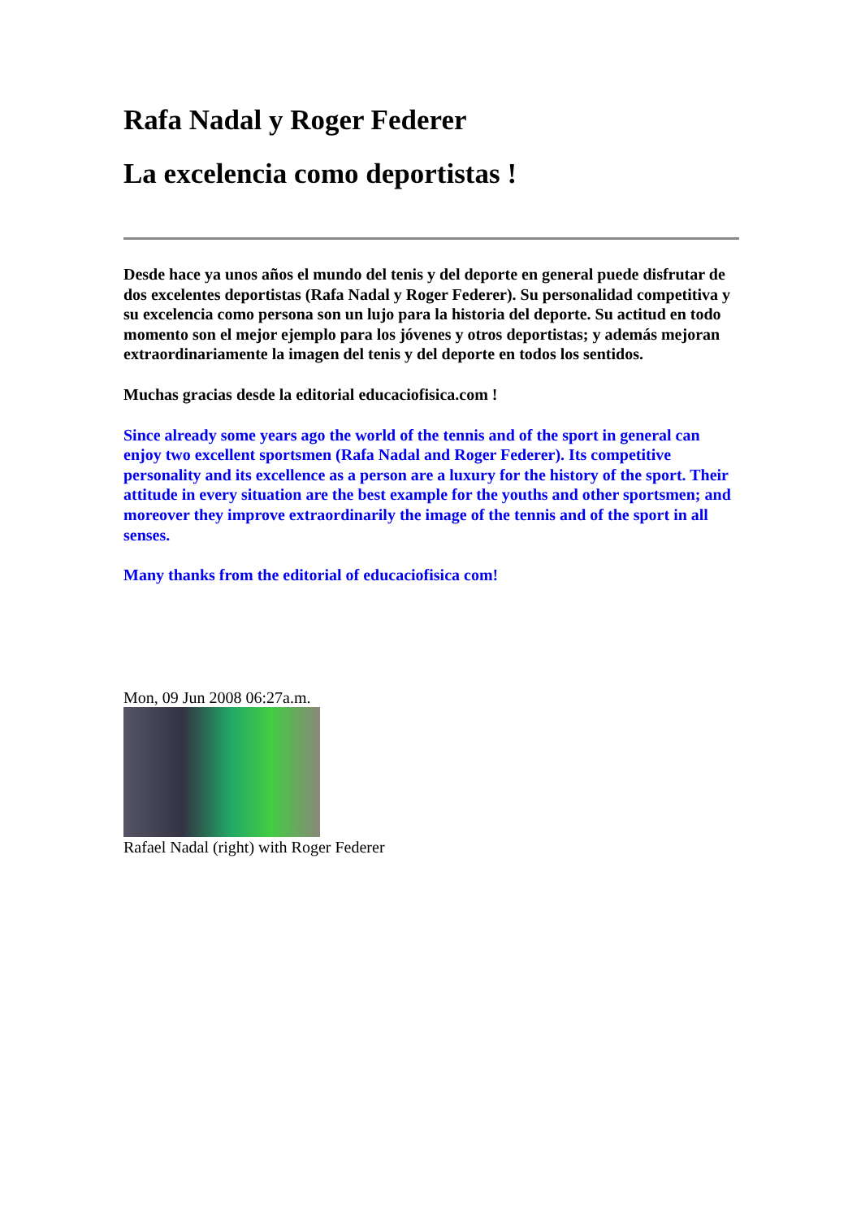Rafa Nadal y Roger Federer
La excelencia como deportistas !
Desde hace ya unos años el mundo del tenis y del deporte en general puede disfrutar de dos excelentes deportistas (Rafa Nadal y Roger Federer). Su personalidad competitiva y su excelencia como persona son un lujo para la historia del deporte. Su actitud en todo momento son el mejor ejemplo para los jóvenes y otros deportistas; y además mejoran extraordinariamente la imagen del tenis y del deporte en todos los sentidos.
Muchas gracias desde la editorial educaciofisica.com !
Since already some years ago the world of the tennis and of the sport in general can enjoy two excellent sportsmen (Rafa Nadal and Roger Federer). Its competitive personality and its excellence as a person are a luxury for the history of the sport. Their attitude in every situation are the best example for the youths and other sportsmen; and moreover they improve extraordinarily the image of the tennis and of the sport in all senses.
Many thanks from the editorial of educaciofisica com!
Mon, 09 Jun 2008 06:27a.m.
Rafael Nadal (right) with Roger Federer